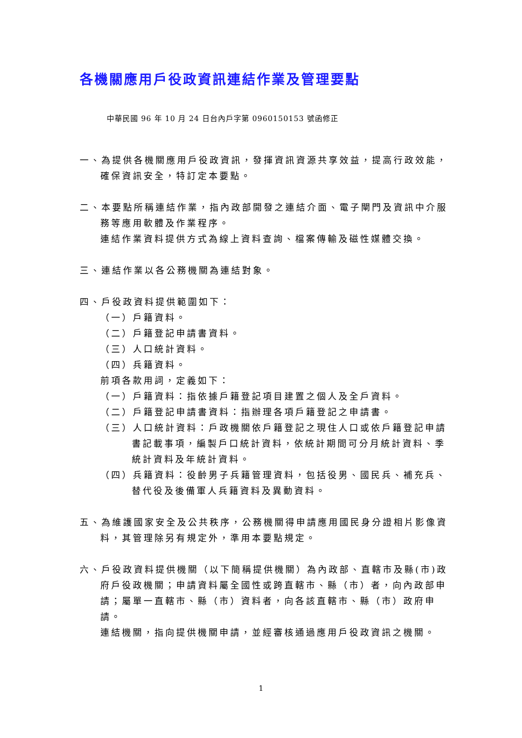各機關應用戶役政資訊連結作業及管理要點
中華民國 96 年 10 月 24 日台內戶字第 0960150153 號函修正
一、為提供各機關應用戶役政資訊，發揮資訊資源共享效益，提高行政效能，確保資訊安全，特訂定本要點。
二、本要點所稱連結作業，指內政部開發之連結介面、電子閘門及資訊中介服務等應用軟體及作業程序。
連結作業資料提供方式為線上資料查詢、檔案傳輸及磁性媒體交換。
三、連結作業以各公務機關為連結對象。
四、戶役政資料提供範圍如下：
（一）戶籍資料。
（二）戶籍登記申請書資料。
（三）人口統計資料。
（四）兵籍資料。
前項各款用詞，定義如下：
（一）戶籍資料：指依據戶籍登記項目建置之個人及全戶資料。
（二）戶籍登記申請書資料：指辦理各項戶籍登記之申請書。
（三）人口統計資料：戶政機關依戶籍登記之現住人口或依戶籍登記申請書記載事項，編製戶口統計資料，依統計期間可分月統計資料、季統計資料及年統計資料。
（四）兵籍資料：役齡男子兵籍管理資料，包括役男、國民兵、補充兵、替代役及後備軍人兵籍資料及異動資料。
五、為維護國家安全及公共秩序，公務機關得申請應用國民身分證相片影像資料，其管理除另有規定外，準用本要點規定。
六、戶役政資料提供機關（以下簡稱提供機關）為內政部、直轄市及縣(市)政府戶役政機關；申請資料屬全國性或跨直轄市、縣（市）者，向內政部申請；屬單一直轄市、縣（市）資料者，向各該直轄市、縣（市）政府申請。
連結機關，指向提供機關申請，並經審核通過應用戶役政資訊之機關。
1